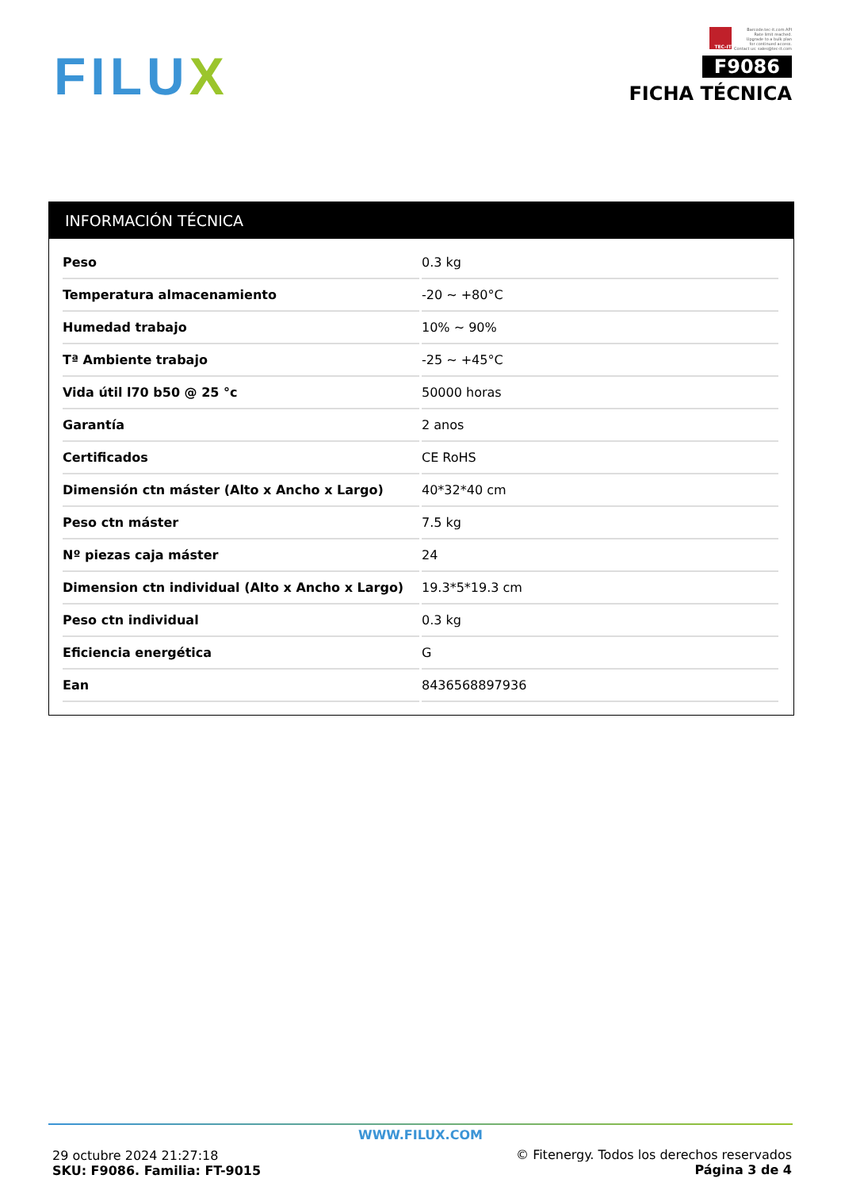FILUX
TEC-IT
Barcode.tec-it.com API
Rate limit reached.
Upgrade to a bulk plan
for continued access.
Contact us: sales@tec-it.com
F9086
FICHA TÉCNICA
INFORMACIÓN TÉCNICA
| Peso | 0.3 kg |
| Temperatura almacenamiento | -20 ~ +80°C |
| Humedad trabajo | 10% ~ 90% |
| Tª Ambiente trabajo | -25 ~ +45°C |
| Vida útil l70 b50 @ 25 °c | 50000 horas |
| Garantía | 2 anos |
| Certificados | CE RoHS |
| Dimensión ctn máster (Alto x Ancho x Largo) | 40*32*40 cm |
| Peso ctn máster | 7.5 kg |
| Nº piezas caja máster | 24 |
| Dimension ctn individual (Alto x Ancho x Largo) | 19.3*5*19.3 cm |
| Peso ctn individual | 0.3 kg |
| Eficiencia energética | G |
| Ean | 8436568897936 |
WWW.FILUX.COM
29 octubre 2024 21:27:18
SKU: F9086. Familia: FT-9015
© Fitenergy. Todos los derechos reservados
Página 3 de 4